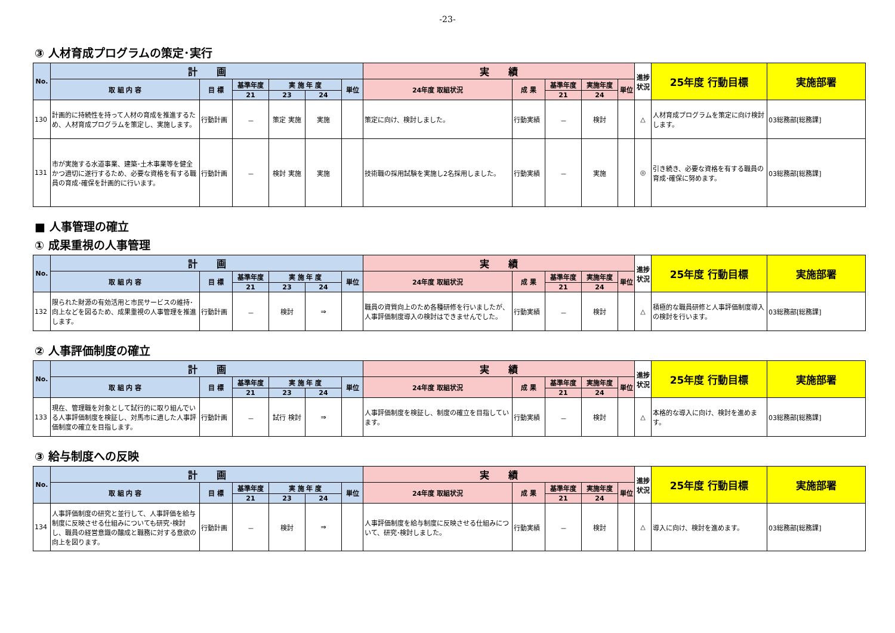-23-
③ 人材育成プログラムの策定･実行
| No. | 計 画 | | | | | | 実 績 | | | | | 進捗状況 | 25年度 行動目標 | 実施部署 |
| --- | --- | --- | --- | --- | --- | --- | --- | --- | --- | --- | --- | --- | --- | --- |
| | 取 組 内 容 | 目 標 | 基準年度 | 実 施 年 度 | | 単位 | 24年度 取組状況 | 成 果 | 基準年度 | 実施年度 | 単位 | | | |
| | | | 21 | 23 | 24 | | | | 21 | 24 | | | | |
| 130 | 計画的に持続性を持って人材の育成を推進するため、人材育成プログラムを策定し、実施します。 | 行動計画 | － | 策定 実施 | 実施 | | 策定に向け、検討しました。 | 行動実績 | － | 検討 | | △ | 人材育成プログラムを策定に向け検討します。 | 03総務部[総務課] |
| 131 | 市が実施する水道事業、建築･土木事業等を健全かつ適切に遂行するため、必要な資格を有する職員の育成･確保を計画的に行います。 | 行動計画 | － | 検討 実施 | 実施 | | 技術職の採用試験を実施し2名採用しました。 | 行動実績 | － | 実施 | | ◎ | 引き続き、必要な資格を有する職員の育成･確保に努めます。 | 03総務部[総務課] |
■ 人事管理の確立
① 成果重視の人事管理
| No. | 計 画 | | | | | | 実 績 | | | | | 進捗状況 | 25年度 行動目標 | 実施部署 |
| --- | --- | --- | --- | --- | --- | --- | --- | --- | --- | --- | --- | --- | --- | --- |
| | 取 組 内 容 | 目 標 | 基準年度 | 実 施 年 度 | | 単位 | 24年度 取組状況 | 成 果 | 基準年度 | 実施年度 | 単位 | | | |
| | | | 21 | 23 | 24 | | | | 21 | 24 | | | | |
| 132 | 限られた財源の有効活用と市民サービスの維持･向上などを図るため、成果重視の人事管理を推進します。 | 行動計画 | － | 検討 | ⇒ | | 職員の資質向上のため各種研修を行いましたが、人事評価制度導入の検討はできませんでした。 | 行動実績 | － | 検討 | | △ | 積極的な職員研修と人事評価制度導入の検討を行います。 | 03総務部[総務課] |
② 人事評価制度の確立
| No. | 計 画 | | | | | | 実 績 | | | | | 進捗状況 | 25年度 行動目標 | 実施部署 |
| --- | --- | --- | --- | --- | --- | --- | --- | --- | --- | --- | --- | --- | --- | --- |
| | 取 組 内 容 | 目 標 | 基準年度 | 実 施 年 度 | | 単位 | 24年度 取組状況 | 成 果 | 基準年度 | 実施年度 | 単位 | | | |
| | | | 21 | 23 | 24 | | | | 21 | 24 | | | | |
| 133 | 現在、管理職を対象として試行的に取り組んでいる人事評価制度を検証し、対馬市に適した人事評価制度の確立を目指します。 | 行動計画 | － | 試行 検討 | ⇒ | | 人事評価制度を検証し、制度の確立を目指しています。 | 行動実績 | － | 検討 | | △ | 本格的な導入に向け、検討を進めます。 | 03総務部[総務課] |
③ 給与制度への反映
| No. | 計 画 | | | | | | 実 績 | | | | | 進捗状況 | 25年度 行動目標 | 実施部署 |
| --- | --- | --- | --- | --- | --- | --- | --- | --- | --- | --- | --- | --- | --- | --- |
| | 取 組 内 容 | 目 標 | 基準年度 | 実 施 年 度 | | 単位 | 24年度 取組状況 | 成 果 | 基準年度 | 実施年度 | 単位 | | | |
| | | | 21 | 23 | 24 | | | | 21 | 24 | | | | |
| 134 | 人事評価制度の研究と並行して、人事評価を給与制度に反映させる仕組みについても研究･検討し、職員の経営意識の醸成と職務に対する意欲の向上を図ります。 | 行動計画 | － | 検討 | ⇒ | | 人事評価制度を給与制度に反映させる仕組みについて、研究･検討しました。 | 行動実績 | － | 検討 | | △ | 導入に向け、検討を進めます。 | 03総務部[総務課] |